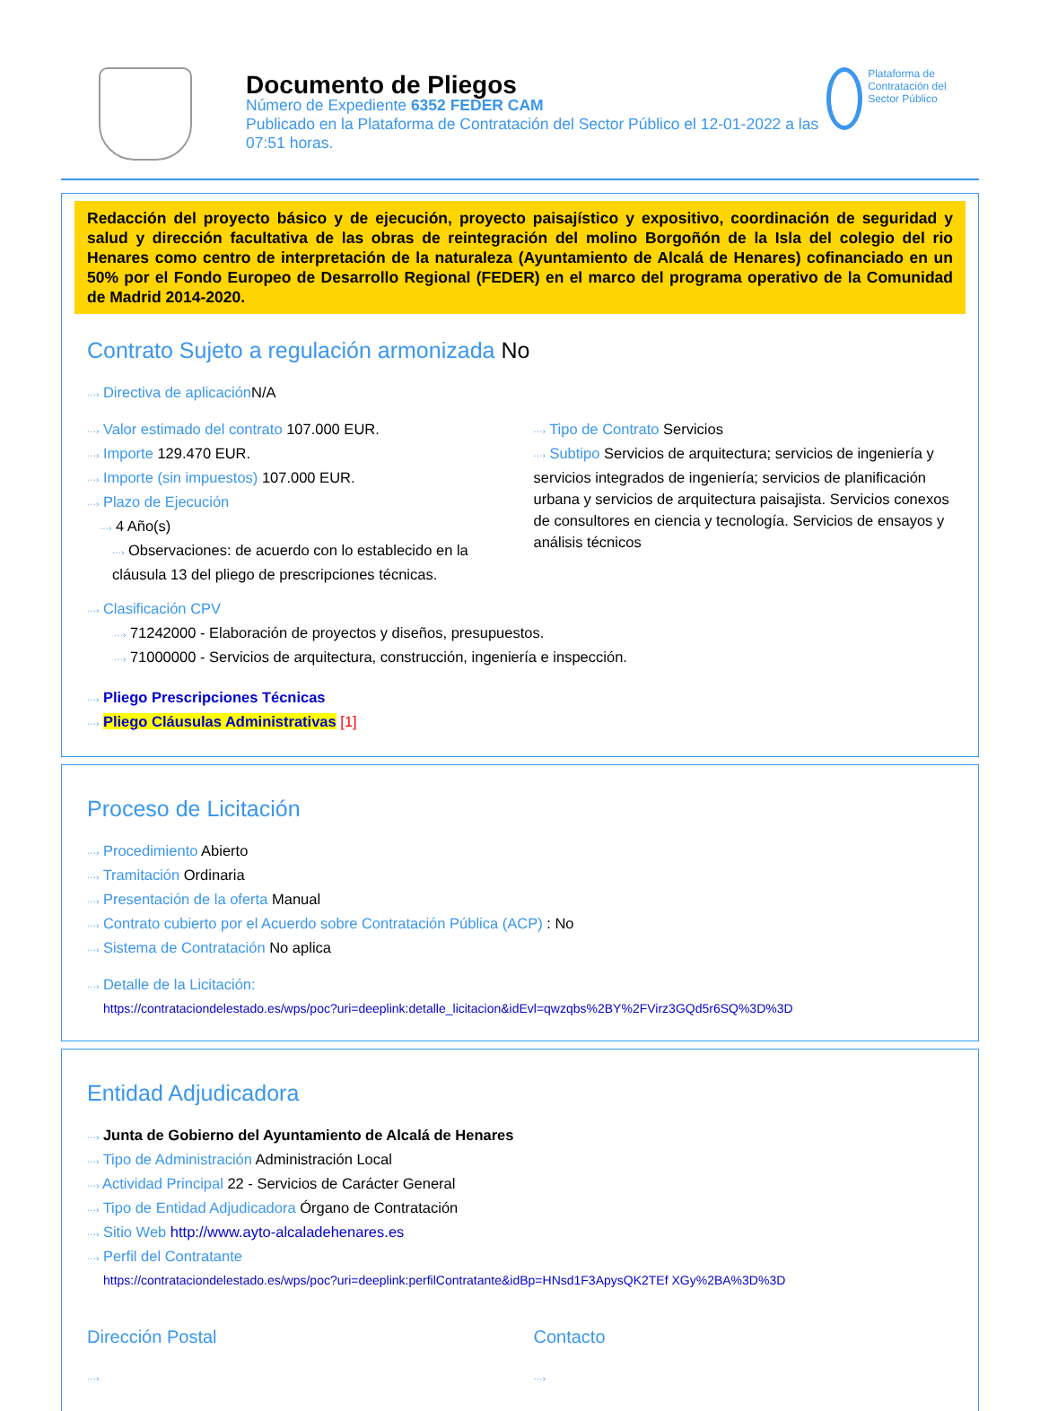Documento de Pliegos
Número de Expediente 6352 FEDER CAM
Publicado en la Plataforma de Contratación del Sector Público el 12-01-2022 a las 07:51 horas.
Plataforma de Contratación del Sector Público
Redacción del proyecto básico y de ejecución, proyecto paisajístico y expositivo, coordinación de seguridad y salud y dirección facultativa de las obras de reintegración del molino Borgoñón de la Isla del colegio del rio Henares como centro de interpretación de la naturaleza (Ayuntamiento de Alcalá de Henares) cofinanciado en un 50% por el Fondo Europeo de Desarrollo Regional (FEDER) en el marco del programa operativo de la Comunidad de Madrid 2014-2020.
Contrato Sujeto a regulación armonizada No
···› Directiva de aplicación N/A
···› Valor estimado del contrato 107.000 EUR.
···› Importe 129.470 EUR.
···› Importe (sin impuestos) 107.000 EUR.
···› Plazo de Ejecución
···› 4 Año(s)
···› Observaciones: de acuerdo con lo establecido en la cláusula 13 del pliego de prescripciones técnicas.
···› Tipo de Contrato Servicios
···› Subtipo Servicios de arquitectura; servicios de ingeniería y servicios integrados de ingeniería; servicios de planificación urbana y servicios de arquitectura paisajista. Servicios conexos de consultores en ciencia y tecnología. Servicios de ensayos y análisis técnicos
···› Clasificación CPV
···› 71242000 - Elaboración de proyectos y diseños, presupuestos.
···› 71000000 - Servicios de arquitectura, construcción, ingeniería e inspección.
···› Pliego Prescripciones Técnicas
···› Pliego Cláusulas Administrativas [1]
Proceso de Licitación
···› Procedimiento Abierto
···› Tramitación Ordinaria
···› Presentación de la oferta Manual
···› Contrato cubierto por el Acuerdo sobre Contratación Pública (ACP) : No
···› Sistema de Contratación No aplica
···› Detalle de la Licitación:
https://contrataciondelestado.es/wps/poc?uri=deeplink:detalle_licitacion&idEvl=qwzqbs%2BY%2FVirz3GQd5r6SQ%3D%3D
Entidad Adjudicadora
···› Junta de Gobierno del Ayuntamiento de Alcalá de Henares
···› Tipo de Administración Administración Local
···› Actividad Principal 22 - Servicios de Carácter General
···› Tipo de Entidad Adjudicadora Órgano de Contratación
···› Sitio Web http://www.ayto-alcaladehenares.es
···› Perfil del Contratante
https://contrataciondelestado.es/wps/poc?uri=deeplink:perfilContratante&idBp=HNsd1F3ApysQK2TEf XGy%2BA%3D%3D
Dirección Postal
···›
Contacto
···›